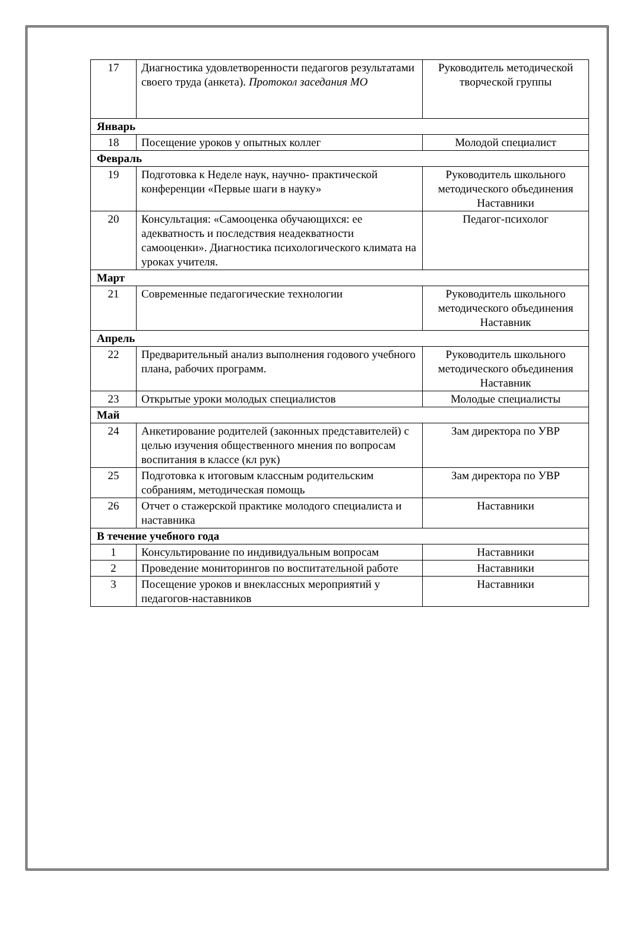| 17 | Диагностика удовлетворенности педагогов результатами своего труда (анкета). Протокол заседания МО | Руководитель методической творческой группы |
| Январь | | |
| 18 | Посещение уроков у опытных коллег | Молодой специалист |
| Февраль | | |
| 19 | Подготовка к Неделе наук, научно- практической конференции «Первые шаги в науку» | Руководитель школьного методического объединения Наставники |
| 20 | Консультация: «Самооценка обучающихся: ее адекватность и последствия неадекватности самооценки». Диагностика психологического климата на уроках учителя. | Педагог-психолог |
| Март | | |
| 21 | Современные педагогические технологии | Руководитель школьного методического объединения Наставник |
| Апрель | | |
| 22 | Предварительный анализ выполнения годового учебного плана, рабочих программ. | Руководитель школьного методического объединения Наставник |
| 23 | Открытые уроки молодых специалистов | Молодые специалисты |
| Май | | |
| 24 | Анкетирование родителей (законных представителей) с целью изучения общественного мнения по вопросам воспитания в классе (кл рук) | Зам директора по УВР |
| 25 | Подготовка к итоговым классным родительским собраниям, методическая помощь | Зам директора по УВР |
| 26 | Отчет о стажерской практике молодого специалиста и наставника | Наставники |
| В течение учебного года | | |
| 1 | Консультирование по индивидуальным вопросам | Наставники |
| 2 | Проведение мониторингов по воспитательной работе | Наставники |
| 3 | Посещение уроков и внеклассных мероприятий у педагогов-наставников | Наставники |